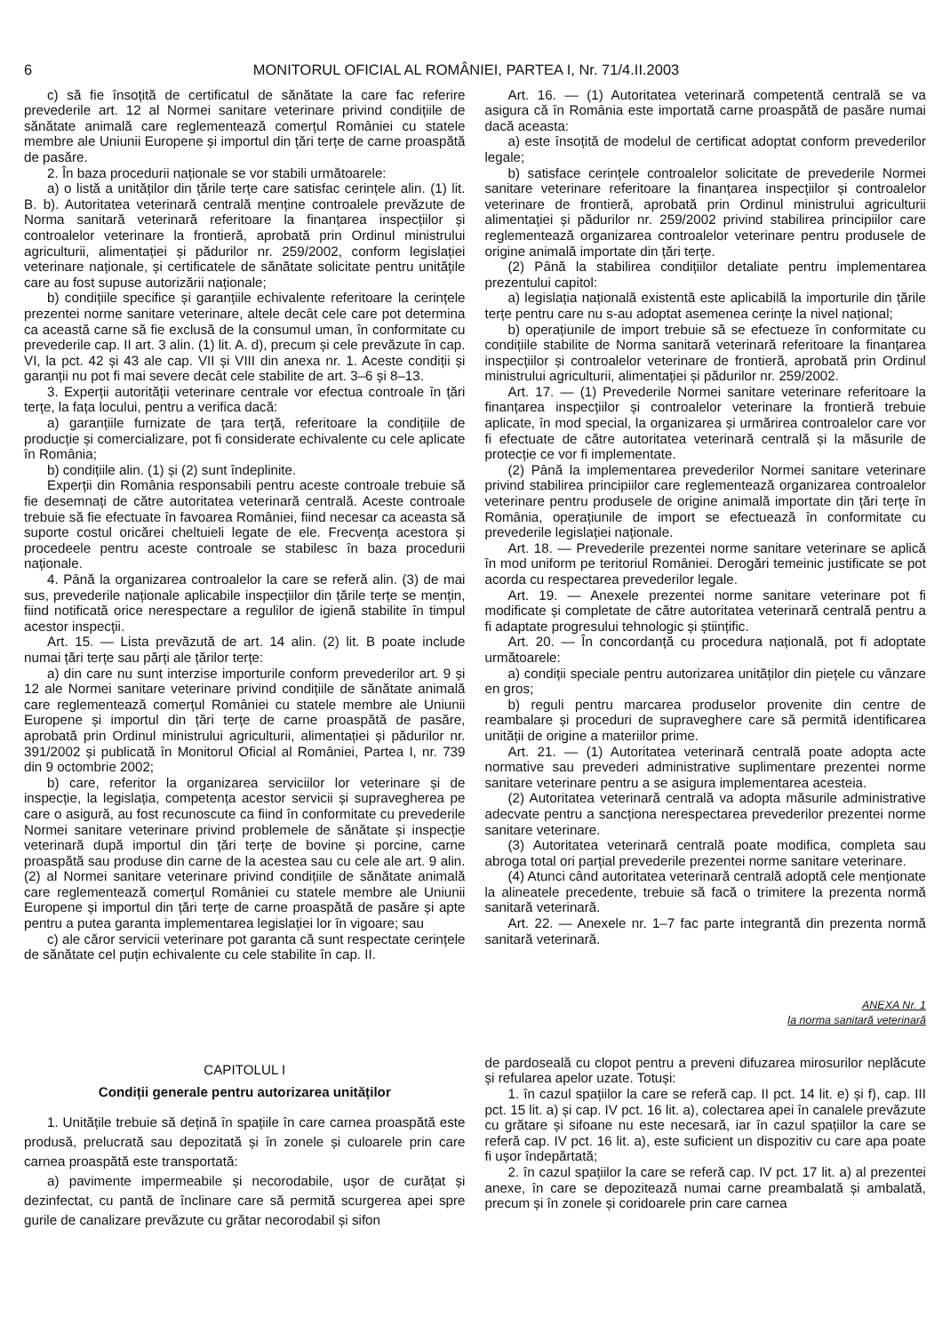6 MONITORUL OFICIAL AL ROMÂNIEI, PARTEA I, Nr. 71/4.II.2003
c) să fie însoțită de certificatul de sănătate la care fac referire prevederile art. 12 al Normei sanitare veterinare privind condițiile de sănătate animală care reglementează comerțul României cu statele membre ale Uniunii Europene și importul din țări terțe de carne proaspătă de pasăre.
2. În baza procedurii naționale se vor stabili următoarele:
a) o listă a unităților din țările terțe care satisfac cerințele alin. (1) lit. B. b). Autoritatea veterinară centrală menține controalele prevăzute de Norma sanitară veterinară referitoare la finanțarea inspecțiilor și controalelor veterinare la frontieră, aprobată prin Ordinul ministrului agriculturii, alimentației și pădurilor nr. 259/2002, conform legislației veterinare naționale, și certificatele de sănătate solicitate pentru unitățile care au fost supuse autorizării naționale;
b) condițiile specifice și garanțiile echivalente referitoare la cerințele prezentei norme sanitare veterinare, altele decât cele care pot determina ca această carne să fie exclusă de la consumul uman, în conformitate cu prevederile cap. II art. 3 alin. (1) lit. A. d), precum și cele prevăzute în cap. VI, la pct. 42 și 43 ale cap. VII și VIII din anexa nr. 1. Aceste condiții și garanții nu pot fi mai severe decât cele stabilite de art. 3–6 și 8–13.
3. Experții autorității veterinare centrale vor efectua controale în țări terțe, la fața locului, pentru a verifica dacă:
a) garanțiile furnizate de țara terță, referitoare la condițiile de producție și comercializare, pot fi considerate echivalente cu cele aplicate în România;
b) condițiile alin. (1) și (2) sunt îndeplinite.
Experții din România responsabili pentru aceste controale trebuie să fie desemnați de către autoritatea veterinară centrală. Aceste controale trebuie să fie efectuate în favoarea României, fiind necesar ca aceasta să suporte costul oricărei cheltuieli legate de ele. Frecvența acestora și procedeele pentru aceste controale se stabilesc în baza procedurii naționale.
4. Până la organizarea controalelor la care se referă alin. (3) de mai sus, prevederile naționale aplicabile inspecțiilor din țările terțe se mențin, fiind notificată orice nerespectare a regulilor de igienă stabilite în timpul acestor inspecții.
Art. 15. — Lista prevăzută de art. 14 alin. (2) lit. B poate include numai țări terțe sau părți ale țărilor terțe:
a) din care nu sunt interzise importurile conform prevederilor art. 9 și 12 ale Normei sanitare veterinare privind condițiile de sănătate animală care reglementează comerțul României cu statele membre ale Uniunii Europene și importul din țări terțe de carne proaspătă de pasăre, aprobată prin Ordinul ministrului agriculturii, alimentației și pădurilor nr. 391/2002 și publicată în Monitorul Oficial al României, Partea I, nr. 739 din 9 octombrie 2002;
b) care, referitor la organizarea serviciilor lor veterinare și de inspecție, la legislația, competența acestor servicii și supravegherea pe care o asigură, au fost recunoscute ca fiind în conformitate cu prevederile Normei sanitare veterinare privind problemele de sănătate și inspecție veterinară după importul din țări terțe de bovine și porcine, carne proaspătă sau produse din carne de la acestea sau cu cele ale art. 9 alin. (2) al Normei sanitare veterinare privind condițiile de sănătate animală care reglementează comerțul României cu statele membre ale Uniunii Europene și importul din țări terțe de carne proaspătă de pasăre și apte pentru a putea garanta implementarea legislației lor în vigoare; sau
c) ale căror servicii veterinare pot garanta că sunt respectate cerințele de sănătate cel puțin echivalente cu cele stabilite în cap. II.
Art. 16. — (1) Autoritatea veterinară competentă centrală se va asigura că în România este importată carne proaspătă de pasăre numai dacă aceasta:
a) este însoțită de modelul de certificat adoptat conform prevederilor legale;
b) satisface cerințele controalelor solicitate de prevederile Normei sanitare veterinare referitoare la finanțarea inspecțiilor și controalelor veterinare de frontieră, aprobată prin Ordinul ministrului agriculturii alimentației și pădurilor nr. 259/2002 privind stabilirea principiilor care reglementează organizarea controalelor veterinare pentru produsele de origine animală importate din țări terțe.
(2) Până la stabilirea condițiilor detaliate pentru implementarea prezentului capitol:
a) legislația națională existentă este aplicabilă la importurile din țările terțe pentru care nu s-au adoptat asemenea cerințe la nivel național;
b) operațiunile de import trebuie să se efectueze în conformitate cu condițiile stabilite de Norma sanitară veterinară referitoare la finanțarea inspecțiilor și controalelor veterinare de frontieră, aprobată prin Ordinul ministrului agriculturii, alimentației și pădurilor nr. 259/2002.
Art. 17. — (1) Prevederile Normei sanitare veterinare referitoare la finanțarea inspecțiilor și controalelor veterinare la frontieră trebuie aplicate, în mod special, la organizarea și urmărirea controalelor care vor fi efectuate de către autoritatea veterinară centrală și la măsurile de protecție ce vor fi implementate.
(2) Până la implementarea prevederilor Normei sanitare veterinare privind stabilirea principiilor care reglementează organizarea controalelor veterinare pentru produsele de origine animală importate din țări terțe în România, operațiunile de import se efectuează în conformitate cu prevederile legislației naționale.
Art. 18. — Prevederile prezentei norme sanitare veterinare se aplică în mod uniform pe teritoriul României. Derogări temeinic justificate se pot acorda cu respectarea prevederilor legale.
Art. 19. — Anexele prezentei norme sanitare veterinare pot fi modificate și completate de către autoritatea veterinară centrală pentru a fi adaptate progresului tehnologic și științific.
Art. 20. — În concordanță cu procedura națională, pot fi adoptate următoarele:
a) condiții speciale pentru autorizarea unităților din piețele cu vânzare en gros;
b) reguli pentru marcarea produselor provenite din centre de reambalare și proceduri de supraveghere care să permită identificarea unității de origine a materiilor prime.
Art. 21. — (1) Autoritatea veterinară centrală poate adopta acte normative sau prevederi administrative suplimentare prezentei norme sanitare veterinare pentru a se asigura implementarea acesteia.
(2) Autoritatea veterinară centrală va adopta măsurile administrative adecvate pentru a sancționa nerespectarea prevederilor prezentei norme sanitare veterinare.
(3) Autoritatea veterinară centrală poate modifica, completa sau abroga total ori parțial prevederile prezentei norme sanitare veterinare.
(4) Atunci când autoritatea veterinară centrală adoptă cele menționate la alineatele precedente, trebuie să facă o trimitere la prezenta normă sanitară veterinară.
Art. 22. — Anexele nr. 1–7 fac parte integrantă din prezenta normă sanitară veterinară.
ANEXA Nr. 1
la norma sanitară veterinară
CAPITOLUL I
Condiții generale pentru autorizarea unităților
1. Unitățile trebuie să dețină în spațiile în care carnea proaspătă este produsă, prelucrată sau depozitată și în zonele și culoarele prin care carnea proaspătă este transportată:
a) pavimente impermeabile și necorodabile, ușor de curățat și dezinfectat, cu pantă de înclinare care să permită scurgerea apei spre gurile de canalizare prevăzute cu grătar necorodabil și sifon
de pardoseală cu clopot pentru a preveni difuzarea mirosurilor neplăcute și refularea apelor uzate. Totuși:
1. în cazul spațiilor la care se referă cap. II pct. 14 lit. e) și f), cap. III pct. 15 lit. a) și cap. IV pct. 16 lit. a), colectarea apei în canalele prevăzute cu grătare și sifoane nu este necesară, iar în cazul spațiilor la care se referă cap. IV pct. 16 lit. a), este suficient un dispozitiv cu care apa poate fi ușor îndepărtată;
2. în cazul spațiilor la care se referă cap. IV pct. 17 lit. a) al prezentei anexe, în care se depozitează numai carne preambalată și ambalată, precum și în zonele și coridoarele prin care carnea